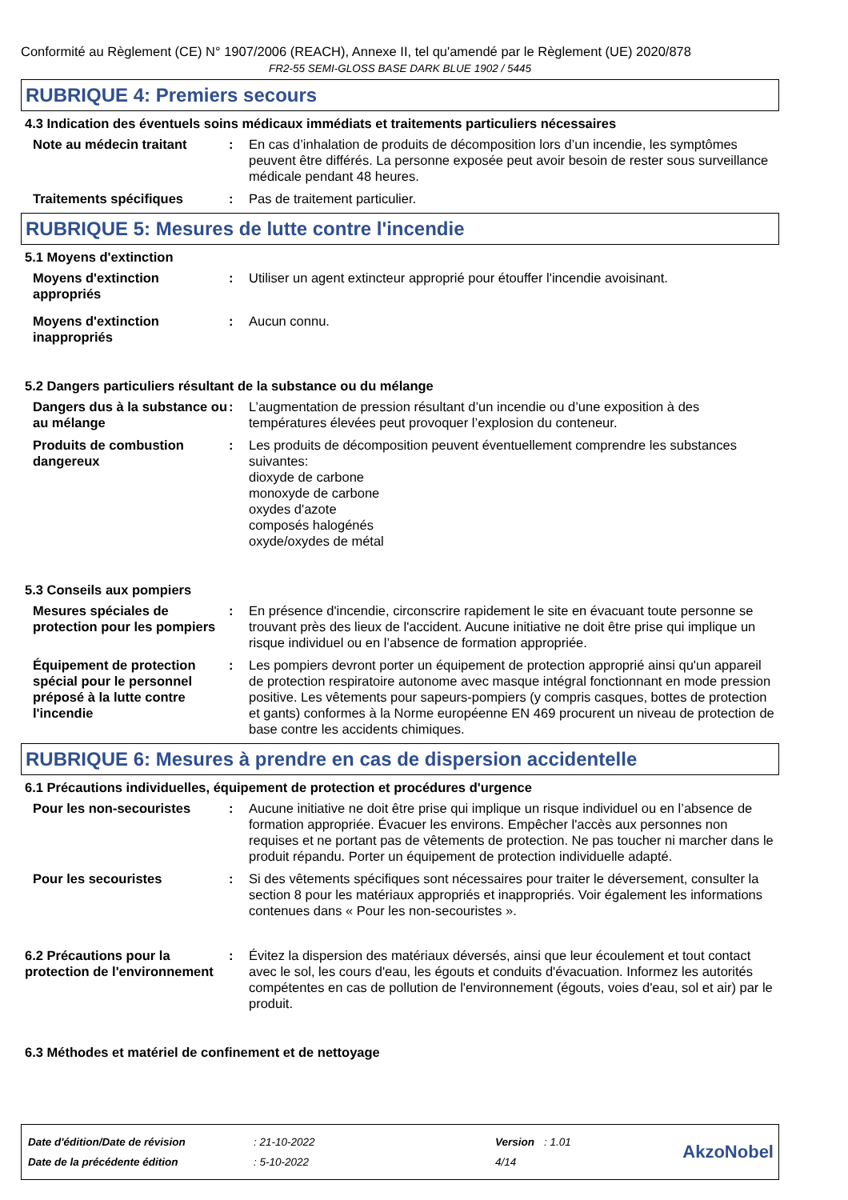Conformité au Règlement (CE) N° 1907/2006 (REACH), Annexe II, tel qu'amendé par le Règlement (UE) 2020/878
FR2-55 SEMI-GLOSS BASE DARK BLUE 1902 / 5445
RUBRIQUE 4: Premiers secours
4.3 Indication des éventuels soins médicaux immédiats et traitements particuliers nécessaires
Note au médecin traitant : En cas d’inhalation de produits de décomposition lors d’un incendie, les symptômes peuvent être différés. La personne exposée peut avoir besoin de rester sous surveillance médicale pendant 48 heures.
Traitements spécifiques : Pas de traitement particulier.
RUBRIQUE 5: Mesures de lutte contre l'incendie
5.1 Moyens d'extinction
Moyens d'extinction appropriés
: Utiliser un agent extincteur approprié pour étouffer l'incendie avoisinant.
Moyens d'extinction inappropriés
: Aucun connu.
5.2 Dangers particuliers résultant de la substance ou du mélange
Dangers dus à la substance ou au mélange
: L’augmentation de pression résultant d’un incendie ou d’une exposition à des températures élevées peut provoquer l’explosion du conteneur.
Produits de combustion dangereux
: Les produits de décomposition peuvent éventuellement comprendre les substances suivantes:
dioxyde de carbone
monoxyde de carbone
oxydes d'azote
composés halogénés
oxyde/oxydes de métal
5.3 Conseils aux pompiers
Mesures spéciales de protection pour les pompiers
: En présence d'incendie, circonscrire rapidement le site en évacuant toute personne se trouvant près des lieux de l'accident. Aucune initiative ne doit être prise qui implique un risque individuel ou en l’absence de formation appropriée.
Équipement de protection spécial pour le personnel préposé à la lutte contre l'incendie
: Les pompiers devront porter un équipement de protection approprié ainsi qu'un appareil de protection respiratoire autonome avec masque intégral fonctionnant en mode pression positive. Les vêtements pour sapeurs-pompiers (y compris casques, bottes de protection et gants) conformes à la Norme européenne EN 469 procurent un niveau de protection de base contre les accidents chimiques.
RUBRIQUE 6: Mesures à prendre en cas de dispersion accidentelle
6.1 Précautions individuelles, équipement de protection et procédures d'urgence
Pour les non-secouristes : Aucune initiative ne doit être prise qui implique un risque individuel ou en l’absence de formation appropriée. Évacuer les environs. Empêcher l'accès aux personnes non requises et ne portant pas de vêtements de protection. Ne pas toucher ni marcher dans le produit répandu. Porter un équipement de protection individuelle adapté.
Pour les secouristes : Si des vêtements spécifiques sont nécessaires pour traiter le déversement, consulter la section 8 pour les matériaux appropriés et inappropriés. Voir également les informations contenues dans « Pour les non-secouristes ».
6.2 Précautions pour la protection de l'environnement
: Évitez la dispersion des matériaux déversés, ainsi que leur écoulement et tout contact avec le sol, les cours d'eau, les égouts et conduits d'évacuation. Informez les autorités compétentes en cas de pollution de l'environnement (égouts, voies d'eau, sol et air) par le produit.
6.3 Méthodes et matériel de confinement et de nettoyage
| Date d'édition/Date de révision | : 21-10-2022 | Version | : 1.01 |
| Date de la précédente édition | : 5-10-2022 | 4/14 | |
AkzoNobel